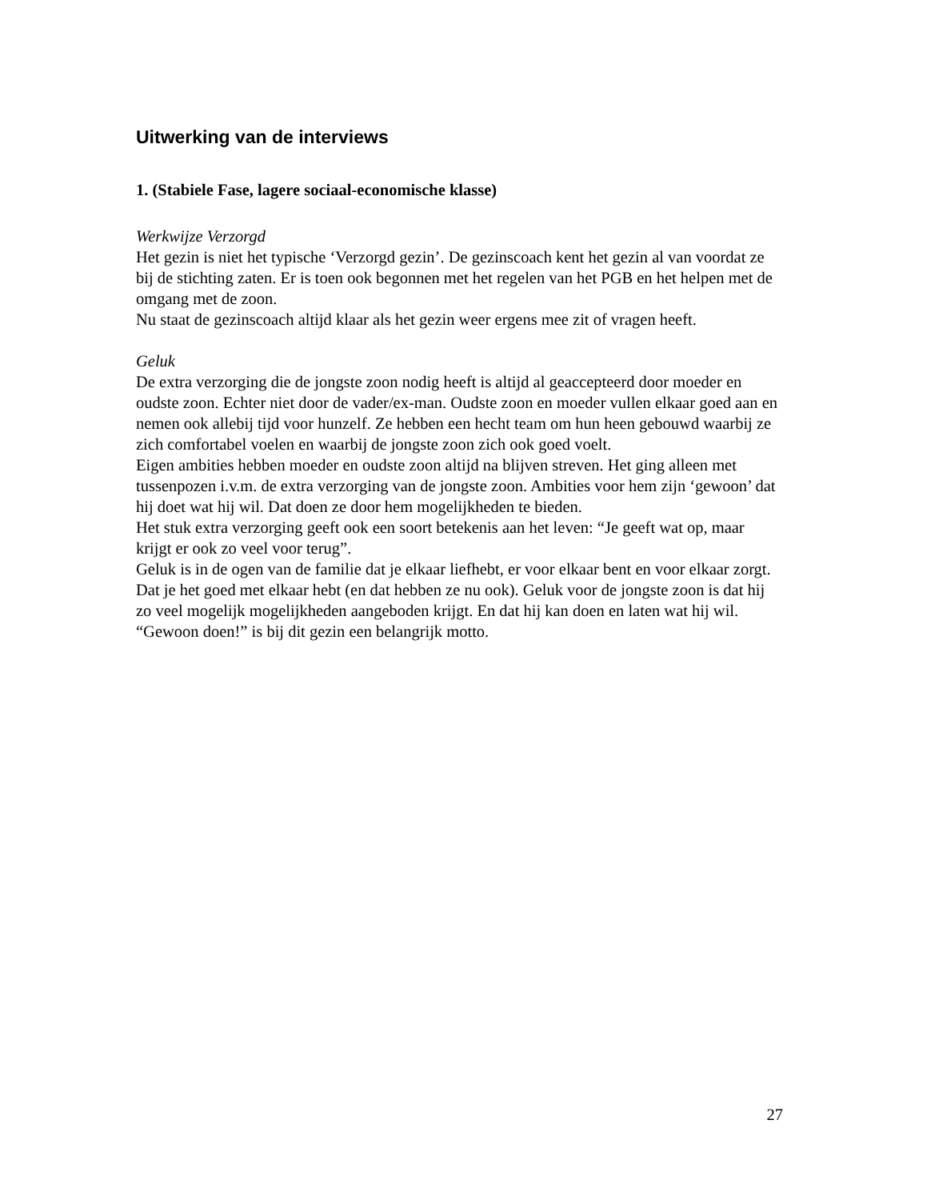Uitwerking van de interviews
1. (Stabiele Fase, lagere sociaal-economische klasse)
Werkwijze Verzorgd
Het gezin is niet het typische ‘Verzorgd gezin’. De gezinscoach kent het gezin al van voordat ze bij de stichting zaten. Er is toen ook begonnen met het regelen van het PGB en het helpen met de omgang met de zoon.
Nu staat de gezinscoach altijd klaar als het gezin weer ergens mee zit of vragen heeft.
Geluk
De extra verzorging die de jongste zoon nodig heeft is altijd al geaccepteerd door moeder en oudste zoon. Echter niet door de vader/ex-man. Oudste zoon en moeder vullen elkaar goed aan en nemen ook allebij tijd voor hunzelf. Ze hebben een hecht team om hun heen gebouwd waarbij ze zich comfortabel voelen en waarbij de jongste zoon zich ook goed voelt.
Eigen ambities hebben moeder en oudste zoon altijd na blijven streven. Het ging alleen met tussenpozen i.v.m. de extra verzorging van de jongste zoon. Ambities voor hem zijn ‘gewoon’ dat hij doet wat hij wil. Dat doen ze door hem mogelijkheden te bieden.
Het stuk extra verzorging geeft ook een soort betekenis aan het leven: “Je geeft wat op, maar krijgt er ook zo veel voor terug”.
Geluk is in de ogen van de familie dat je elkaar liefhebt, er voor elkaar bent en voor elkaar zorgt. Dat je het goed met elkaar hebt (en dat hebben ze nu ook). Geluk voor de jongste zoon is dat hij zo veel mogelijk mogelijkheden aangeboden krijgt. En dat hij kan doen en laten wat hij wil.
“Gewoon doen!” is bij dit gezin een belangrijk motto.
27